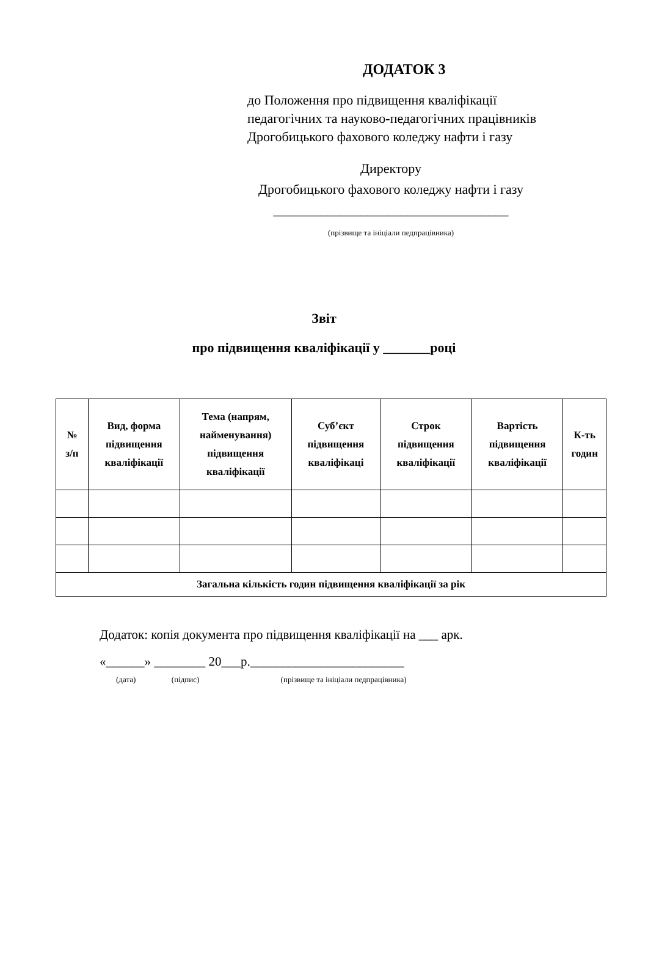ДОДАТОК 3
до Положення про підвищення кваліфікації
педагогічних та науково-педагогічних працівників
Дрогобицького фахового коледжу нафти і газу
Директору
Дрогобицького фахового коледжу нафти і газу
___________________________________
(прізвище та ініціали педпрацівника)
Звіт
про підвищення кваліфікації у _______році
| № з/п | Вид, форма підвищення кваліфікації | Тема (напрям, найменування) підвищення кваліфікації | Суб’єкт підвищення кваліфікаці | Строк підвищення кваліфікації | Вартість підвищення кваліфікації | К-ть годин |
| --- | --- | --- | --- | --- | --- | --- |
| Загальна кількість годин підвищення кваліфікації за рік | | | | | | |
Додаток: копія документа про підвищення кваліфікації на ___ арк.
«______» ________ 20___р.________________________
(дата) (підпис) (прізвище та ініціали педпрацівника)